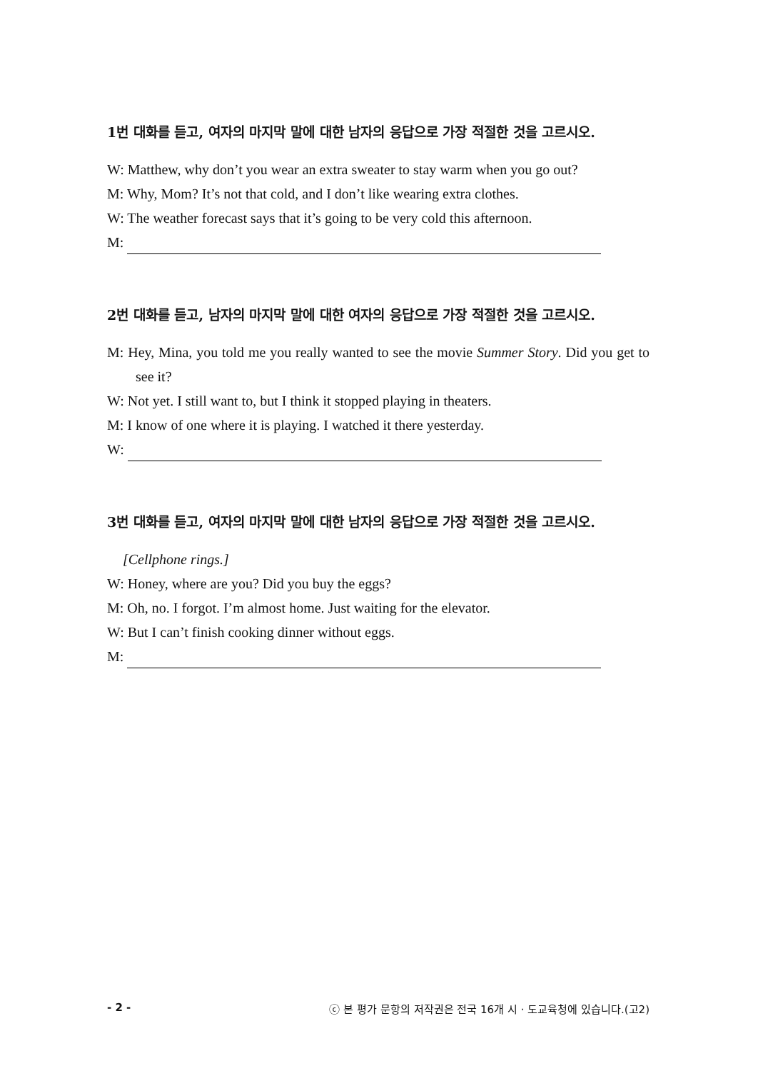1번 대화를 듣고, 여자의 마지막 말에 대한 남자의 응답으로 가장 적절한 것을 고르시오.
W: Matthew, why don’t you wear an extra sweater to stay warm when you go out?
M: Why, Mom? It’s not that cold, and I don’t like wearing extra clothes.
W: The weather forecast says that it’s going to be very cold this afternoon.
M:
2번 대화를 듣고, 남자의 마지막 말에 대한 여자의 응답으로 가장 적절한 것을 고르시오.
M: Hey, Mina, you told me you really wanted to see the movie Summer Story. Did you get to see it?
W: Not yet. I still want to, but I think it stopped playing in theaters.
M: I know of one where it is playing. I watched it there yesterday.
W:
3번 대화를 듣고, 여자의 마지막 말에 대한 남자의 응답으로 가장 적절한 것을 고르시오.
[Cellphone rings.]
W: Honey, where are you? Did you buy the eggs?
M: Oh, no. I forgot. I’m almost home. Just waiting for the elevator.
W: But I can’t finish cooking dinner without eggs.
M:
- 2 - ⓒ 본 평가 문항의 저작권은 전국 16개 시 · 도교육청에 있습니다.(고2)